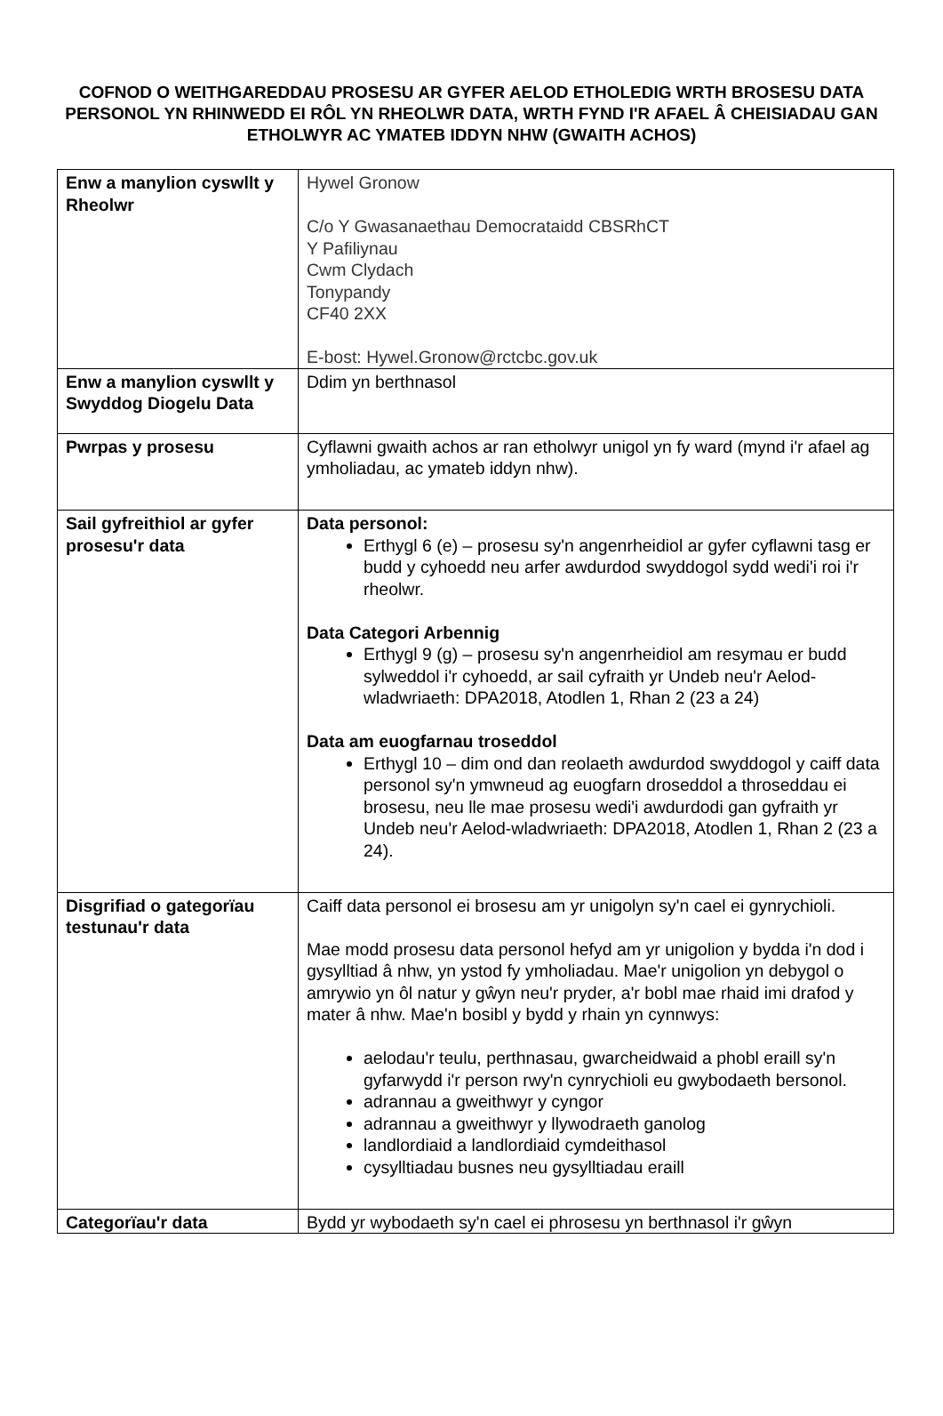COFNOD O WEITHGAREDDAU PROSESU AR GYFER AELOD ETHOLEDIG WRTH BROSESU DATA PERSONOL YN RHINWEDD EI RÔL YN RHEOLWR DATA, WRTH FYND I'R AFAEL Â CHEISIADAU GAN ETHOLWYR AC YMATEB IDDYN NHW (GWAITH ACHOS)
| Enw a manylion cyswllt y Rheolwr | Hywel Gronow C/o Y Gwasanaethau Democrataidd CBSRhCT Y Pafiliynau Cwm Clydach Tonypandy CF40 2XX E-bost: Hywel.Gronow@rctcbc.gov.uk |
| Enw a manylion cyswllt y Swyddog Diogelu Data | Ddim yn berthnasol |
| Pwrpas y prosesu | Cyflawni gwaith achos ar ran etholwyr unigol yn fy ward (mynd i'r afael ag ymholiadau, ac ymateb iddyn nhw). |
| Sail gyfreithiol ar gyfer prosesu'r data | Data personol: Erthygl 6 (e) – prosesu sy'n angenrheidiol ar gyfer cyflawni tasg er budd y cyhoedd neu arfer awdurdod swyddogol sydd wedi'i roi i'r rheolwr. Data Categori Arbennig Erthygl 9 (g) – prosesu sy'n angenrheidiol am resymau er budd sylweddol i'r cyhoedd, ar sail cyfraith yr Undeb neu'r Aelod-wladwriaeth: DPA2018, Atodlen 1, Rhan 2 (23 a 24) Data am euogfarnau troseddol Erthygl 10 – dim ond dan reolaeth awdurdod swyddogol y caiff data personol sy'n ymwneud ag euogfarn droseddol a throseddau ei brosesu, neu lle mae prosesu wedi'i awdurdodi gan gyfraith yr Undeb neu'r Aelod-wladwriaeth: DPA2018, Atodlen 1, Rhan 2 (23 a 24). |
| Disgrifiad o gategorïau testunau'r data | Caiff data personol ei brosesu am yr unigolyn sy'n cael ei gynrychioli. Mae modd prosesu data personol hefyd am yr unigolion y bydda i'n dod i gysylltiad â nhw, yn ystod fy ymholiadau. Mae'r unigolion yn debygol o amrywio yn ôl natur y gŵyn neu'r pryder, a'r bobl mae rhaid imi drafod y mater â nhw. Mae'n bosibl y bydd y rhain yn cynnwys: aelodau'r teulu, perthnasau, gwarcheidwaid a phobl eraill sy'n gyfarwydd i'r person rwy'n cynrychioli eu gwybodaeth bersonol. adrannau a gweithwyr y cyngor adrannau a gweithwyr y llywodraeth ganolog landlordiaid a landlordiaid cymdeithasol cysylltiadau busnes neu gysylltiadau eraill |
| Categorïau'r data | Bydd yr wybodaeth sy'n cael ei phrosesu yn berthnasol i'r gŵyn |